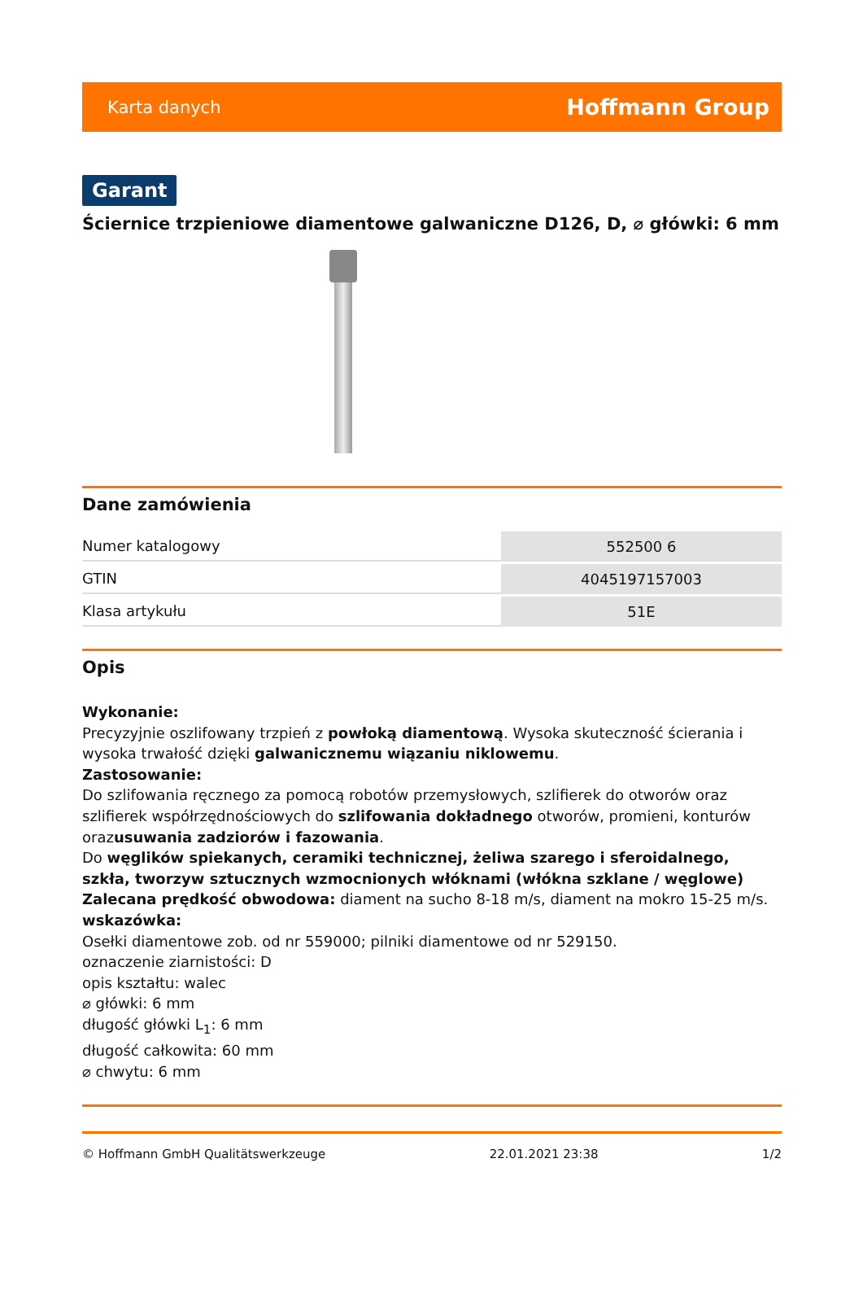Karta danych Hoffmann Group
Garant
Ściernice trzpieniowe diamentowe galwaniczne D126, D, ⌀ główki: 6 mm
Dane zamówienia
| Numer katalogowy | 552500 6 |
| GTIN | 4045197157003 |
| Klasa artykułu | 51E |
Opis
Wykonanie:
Precyzyjnie oszlifowany trzpień z powłoką diamentową. Wysoka skuteczność ścierania i wysoka trwałość dzięki galwanicznemu wiązaniu niklowemu.
Zastosowanie:
Do szlifowania ręcznego za pomocą robotów przemysłowych, szlifierek do otworów oraz szlifierek współrzędnościowych do szlifowania dokładnego otworów, promieni, konturów orazusuwania zadziorów i fazowania.
Do węglików spiekanych, ceramiki technicznej, żeliwa szarego i sferoidalnego, szkła, tworzyw sztucznych wzmocnionych włóknami (włókna szklane / węglowe)
Zalecana prędkość obwodowa: diament na sucho 8-18 m/s, diament na mokro 15-25 m/s.
wskazówka:
Osełki diamentowe zob. od nr 559000; pilniki diamentowe od nr 529150.
oznaczenie ziarnistości: D
opis kształtu: walec
⌀ główki: 6 mm
długość główki L<sub>1</sub>: 6 mm
długość całkowita: 60 mm
⌀ chwytu: 6 mm
© Hoffmann GmbH Qualitätswerkzeuge 22.01.2021 23:38 1/2